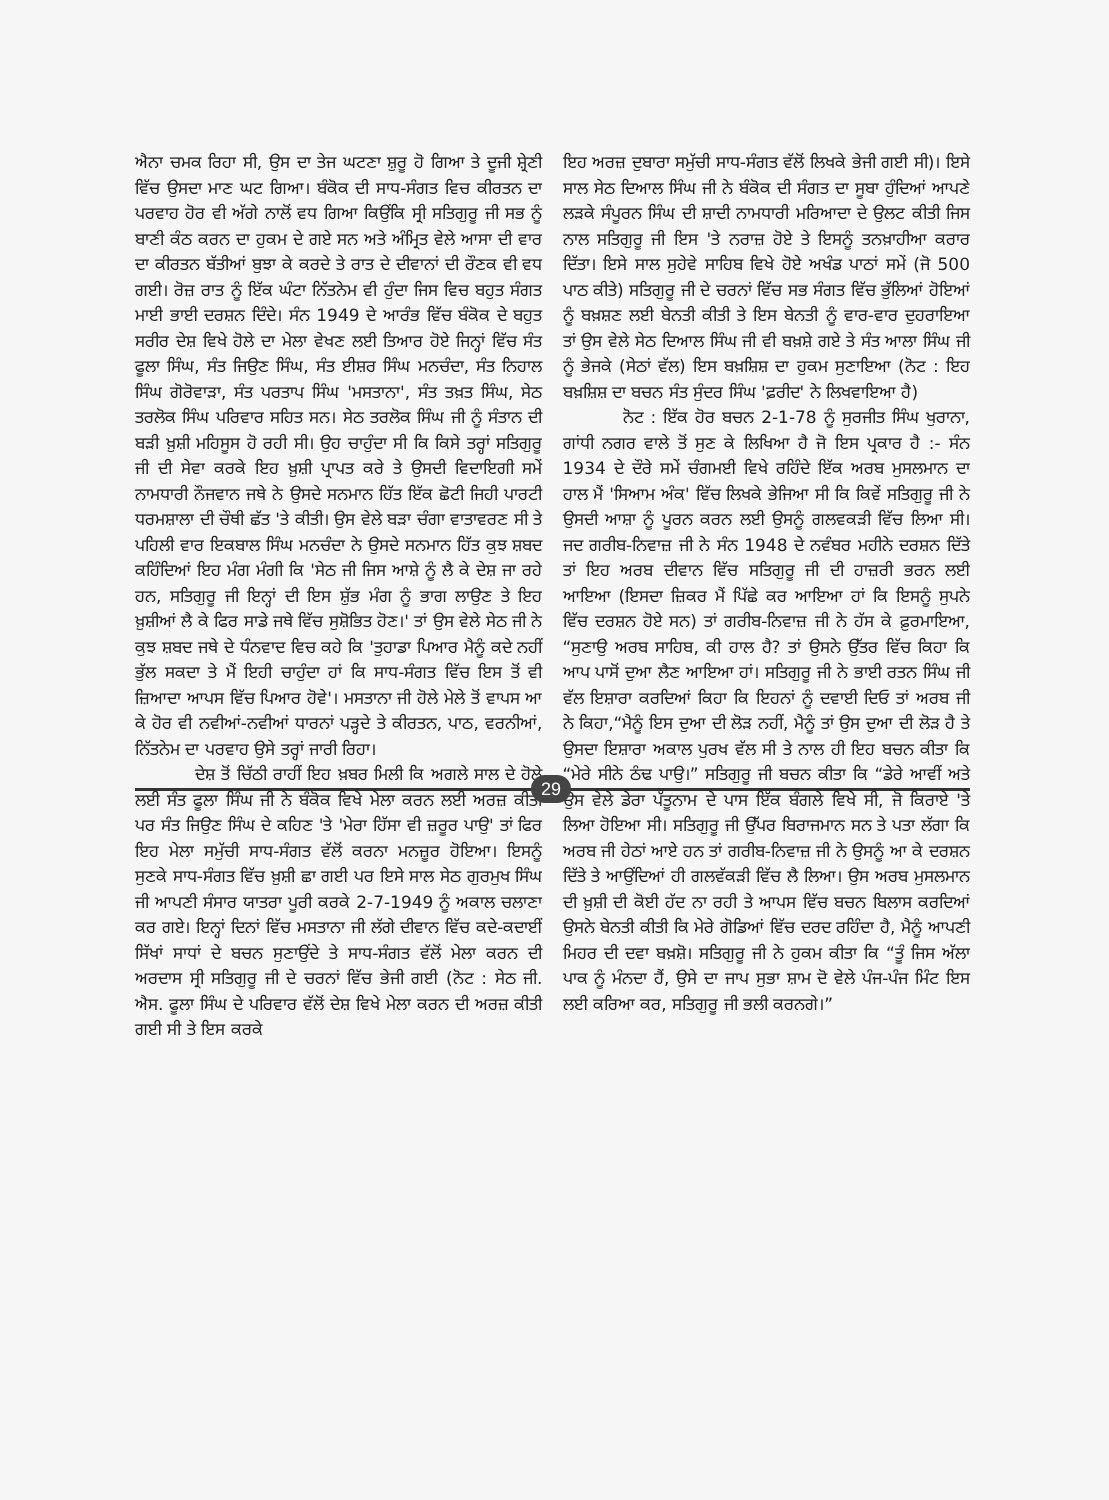ਐਨਾ ਚਮਕ ਰਿਹਾ ਸੀ, ਉਸ ਦਾ ਤੇਜ ਘਟਣਾ ਸ਼ੁਰੂ ਹੋ ਗਿਆ ਤੇ ਦੂਜੀ ਸ਼੍ਰੇਣੀ ਵਿੱਚ ਉਸਦਾ ਮਾਣ ਘਟ ਗਿਆ। ਬੰਕੋਕ ਦੀ ਸਾਧ-ਸੰਗਤ ਵਿਚ ਕੀਰਤਨ ਦਾ ਪਰਵਾਹ ਹੋਰ ਵੀ ਅੱਗੇ ਨਾਲੋਂ ਵਧ ਗਿਆ ਕਿਉਂਕਿ ਸ੍ਰੀ ਸਤਿਗੁਰੂ ਜੀ ਸਭ ਨੂੰ ਬਾਣੀ ਕੰਠ ਕਰਨ ਦਾ ਹੁਕਮ ਦੇ ਗਏ ਸਨ ਅਤੇ ਅੰਮ੍ਰਿਤ ਵੇਲੇ ਆਸਾ ਦੀ ਵਾਰ ਦਾ ਕੀਰਤਨ ਬੱਤੀਆਂ ਬੁਝਾ ਕੇ ਕਰਦੇ ਤੇ ਰਾਤ ਦੇ ਦੀਵਾਨਾਂ ਦੀ ਰੌਣਕ ਵੀ ਵਧ ਗਈ। ਰੋਜ਼ ਰਾਤ ਨੂੰ ਇੱਕ ਘੰਟਾ ਨਿੱਤਨੇਮ ਵੀ ਹੁੰਦਾ ਜਿਸ ਵਿਚ ਬਹੁਤ ਸੰਗਤ ਮਾਈ ਭਾਈ ਦਰਸ਼ਨ ਦਿੰਦੇ। ਸੰਨ 1949 ਦੇ ਆਰੰਭ ਵਿੱਚ ਬੰਕੋਕ ਦੇ ਬਹੁਤ ਸਰੀਰ ਦੇਸ਼ ਵਿਖੇ ਹੋਲੇ ਦਾ ਮੇਲਾ ਵੇਖਣ ਲਈ ਤਿਆਰ ਹੋਏ ਜਿਨ੍ਹਾਂ ਵਿੱਚ ਸੰਤ ਫੂਲਾ ਸਿੰਘ, ਸੰਤ ਜਿਉਣ ਸਿੰਘ, ਸੰਤ ਈਸ਼ਰ ਸਿੰਘ ਮਨਚੰਦਾ, ਸੰਤ ਨਿਹਾਲ ਸਿੰਘ ਗੋਰੋਵਾੜਾ, ਸੰਤ ਪਰਤਾਪ ਸਿੰਘ 'ਮਸਤਾਨਾ', ਸੰਤ ਤਖ਼ਤ ਸਿੰਘ, ਸੇਠ ਤਰਲੋਕ ਸਿੰਘ ਪਰਿਵਾਰ ਸਹਿਤ ਸਨ। ਸੇਠ ਤਰਲੋਕ ਸਿੰਘ ਜੀ ਨੂੰ ਸੰਤਾਨ ਦੀ ਬੜੀ ਖ਼ੁਸ਼ੀ ਮਹਿਸੂਸ ਹੋ ਰਹੀ ਸੀ। ਉਹ ਚਾਹੁੰਦਾ ਸੀ ਕਿ ਕਿਸੇ ਤਰ੍ਹਾਂ ਸਤਿਗੁਰੂ ਜੀ ਦੀ ਸੇਵਾ ਕਰਕੇ ਇਹ ਖ਼ੁਸ਼ੀ ਪ੍ਰਾਪਤ ਕਰੇ ਤੇ ਉਸਦੀ ਵਿਦਾਇਗੀ ਸਮੇਂ ਨਾਮਧਾਰੀ ਨੌਜਵਾਨ ਜਥੇ ਨੇ ਉਸਦੇ ਸਨਮਾਨ ਹਿੱਤ ਇੱਕ ਛੋਟੀ ਜਿਹੀ ਪਾਰਟੀ ਧਰਮਸ਼ਾਲਾ ਦੀ ਚੌਥੀ ਛੱਤ 'ਤੇ ਕੀਤੀ। ਉਸ ਵੇਲੇ ਬੜਾ ਚੰਗਾ ਵਾਤਾਵਰਣ ਸੀ ਤੇ ਪਹਿਲੀ ਵਾਰ ਇਕਬਾਲ ਸਿੰਘ ਮਨਚੰਦਾ ਨੇ ਉਸਦੇ ਸਨਮਾਨ ਹਿੱਤ ਕੁਝ ਸ਼ਬਦ ਕਹਿੰਦਿਆਂ ਇਹ ਮੰਗ ਮੰਗੀ ਕਿ 'ਸੇਠ ਜੀ ਜਿਸ ਆਸ਼ੇ ਨੂੰ ਲੈ ਕੇ ਦੇਸ਼ ਜਾ ਰਹੇ ਹਨ, ਸਤਿਗੁਰੂ ਜੀ ਇਨ੍ਹਾਂ ਦੀ ਇਸ ਸ਼ੁੱਭ ਮੰਗ ਨੂੰ ਭਾਗ ਲਾਉਣ ਤੇ ਇਹ ਖ਼ੁਸ਼ੀਆਂ ਲੈ ਕੇ ਫਿਰ ਸਾਡੇ ਜਥੇ ਵਿੱਚ ਸੁਸ਼ੋਭਿਤ ਹੋਣ।' ਤਾਂ ਉਸ ਵੇਲੇ ਸੇਠ ਜੀ ਨੇ ਕੁਝ ਸ਼ਬਦ ਜਥੇ ਦੇ ਧੰਨਵਾਦ ਵਿਚ ਕਹੇ ਕਿ 'ਤੁਹਾਡਾ ਪਿਆਰ ਮੈਨੂੰ ਕਦੇ ਨਹੀਂ ਭੁੱਲ ਸਕਦਾ ਤੇ ਮੈਂ ਇਹੀ ਚਾਹੁੰਦਾ ਹਾਂ ਕਿ ਸਾਧ-ਸੰਗਤ ਵਿੱਚ ਇਸ ਤੋਂ ਵੀ ਜ਼ਿਆਦਾ ਆਪਸ ਵਿੱਚ ਪਿਆਰ ਹੋਵੇ'। ਮਸਤਾਨਾ ਜੀ ਹੋਲੇ ਮੇਲੇ ਤੋਂ ਵਾਪਸ ਆ ਕੇ ਹੋਰ ਵੀ ਨਵੀਆਂ-ਨਵੀਆਂ ਧਾਰਨਾਂ ਪੜ੍ਹਦੇ ਤੇ ਕੀਰਤਨ, ਪਾਠ, ਵਰਨੀਆਂ, ਨਿੱਤਨੇਮ ਦਾ ਪਰਵਾਹ ਉਸੇ ਤਰ੍ਹਾਂ ਜਾਰੀ ਰਿਹਾ।
ਦੇਸ਼ ਤੋਂ ਚਿੱਠੀ ਰਾਹੀਂ ਇਹ ਖ਼ਬਰ ਮਿਲੀ ਕਿ ਅਗਲੇ ਸਾਲ ਦੇ ਹੋਲੇ ਲਈ ਸੰਤ ਫੂਲਾ ਸਿੰਘ ਜੀ ਨੇ ਬੰਕੋਕ ਵਿਖੇ ਮੇਲਾ ਕਰਨ ਲਈ ਅਰਜ਼ ਕੀਤੀ ਪਰ ਸੰਤ ਜਿਉਣ ਸਿੰਘ ਦੇ ਕਹਿਣ 'ਤੇ 'ਮੇਰਾ ਹਿੱਸਾ ਵੀ ਜ਼ਰੂਰ ਪਾਉ' ਤਾਂ ਫਿਰ ਇਹ ਮੇਲਾ ਸਮੁੱਚੀ ਸਾਧ-ਸੰਗਤ ਵੱਲੋਂ ਕਰਨਾ ਮਨਜ਼ੂਰ ਹੋਇਆ। ਇਸਨੂੰ ਸੁਣਕੇ ਸਾਧ-ਸੰਗਤ ਵਿੱਚ ਖ਼ੁਸ਼ੀ ਛਾ ਗਈ ਪਰ ਇਸੇ ਸਾਲ ਸੇਠ ਗੁਰਮੁਖ ਸਿੰਘ ਜੀ ਆਪਣੀ ਸੰਸਾਰ ਯਾਤਰਾ ਪੂਰੀ ਕਰਕੇ 2-7-1949 ਨੂੰ ਅਕਾਲ ਚਲਾਣਾ ਕਰ ਗਏ। ਇਨ੍ਹਾਂ ਦਿਨਾਂ ਵਿੱਚ ਮਸਤਾਨਾ ਜੀ ਲੱਗੇ ਦੀਵਾਨ ਵਿੱਚ ਕਦੇ-ਕਦਾਈਂ ਸਿੱਖਾਂ ਸਾਧਾਂ ਦੇ ਬਚਨ ਸੁਣਾਉਂਦੇ ਤੇ ਸਾਧ-ਸੰਗਤ ਵੱਲੋਂ ਮੇਲਾ ਕਰਨ ਦੀ ਅਰਦਾਸ ਸ੍ਰੀ ਸਤਿਗੁਰੂ ਜੀ ਦੇ ਚਰਨਾਂ ਵਿੱਚ ਭੇਜੀ ਗਈ (ਨੋਟ : ਸੇਠ ਜੀ. ਐਸ. ਫੂਲਾ ਸਿੰਘ ਦੇ ਪਰਿਵਾਰ ਵੱਲੋਂ ਦੇਸ਼ ਵਿਖੇ ਮੇਲਾ ਕਰਨ ਦੀ ਅਰਜ਼ ਕੀਤੀ ਗਈ ਸੀ ਤੇ ਇਸ ਕਰਕੇ
ਇਹ ਅਰਜ਼ ਦੁਬਾਰਾ ਸਮੁੱਚੀ ਸਾਧ-ਸੰਗਤ ਵੱਲੋਂ ਲਿਖਕੇ ਭੇਜੀ ਗਈ ਸੀ)। ਇਸੇ ਸਾਲ ਸੇਠ ਦਿਆਲ ਸਿੰਘ ਜੀ ਨੇ ਬੰਕੋਕ ਦੀ ਸੰਗਤ ਦਾ ਸੂਬਾ ਹੁੰਦਿਆਂ ਆਪਣੇ ਲੜਕੇ ਸੰਪੂਰਨ ਸਿੰਘ ਦੀ ਸ਼ਾਦੀ ਨਾਮਧਾਰੀ ਮਰਿਆਦਾ ਦੇ ਉਲਟ ਕੀਤੀ ਜਿਸ ਨਾਲ ਸਤਿਗੁਰੂ ਜੀ ਇਸ 'ਤੇ ਨਰਾਜ਼ ਹੋਏ ਤੇ ਇਸਨੂੰ ਤਨਖ਼ਾਹੀਆ ਕਰਾਰ ਦਿੱਤਾ। ਇਸੇ ਸਾਲ ਸੁਹੇਵੇ ਸਾਹਿਬ ਵਿਖੇ ਹੋਏ ਅਖੰਡ ਪਾਠਾਂ ਸਮੇਂ (ਜੋ 500 ਪਾਠ ਕੀਤੇ) ਸਤਿਗੁਰੂ ਜੀ ਦੇ ਚਰਨਾਂ ਵਿੱਚ ਸਭ ਸੰਗਤ ਵਿੱਚ ਭੁੱਲਿਆਂ ਹੋਇਆਂ ਨੂੰ ਬਖ਼ਸ਼ਣ ਲਈ ਬੇਨਤੀ ਕੀਤੀ ਤੇ ਇਸ ਬੇਨਤੀ ਨੂੰ ਵਾਰ-ਵਾਰ ਦੁਹਰਾਇਆ ਤਾਂ ਉਸ ਵੇਲੇ ਸੇਠ ਦਿਆਲ ਸਿੰਘ ਜੀ ਵੀ ਬਖ਼ਸ਼ੇ ਗਏ ਤੇ ਸੰਤ ਆਲਾ ਸਿੰਘ ਜੀ ਨੂੰ ਭੇਜਕੇ (ਸੇਠਾਂ ਵੱਲ) ਇਸ ਬਖ਼ਸ਼ਿਸ਼ ਦਾ ਹੁਕਮ ਸੁਣਾਇਆ (ਨੋਟ : ਇਹ ਬਖ਼ਸ਼ਿਸ਼ ਦਾ ਬਚਨ ਸੰਤ ਸੁੰਦਰ ਸਿੰਘ 'ਫ਼ਰੀਦ' ਨੇ ਲਿਖਵਾਇਆ ਹੈ)
ਨੋਟ : ਇੱਕ ਹੋਰ ਬਚਨ 2-1-78 ਨੂੰ ਸੁਰਜੀਤ ਸਿੰਘ ਖੁਰਾਨਾ, ਗਾਂਧੀ ਨਗਰ ਵਾਲੇ ਤੋਂ ਸੁਣ ਕੇ ਲਿਖਿਆ ਹੈ ਜੋ ਇਸ ਪ੍ਰਕਾਰ ਹੈ :- ਸੰਨ 1934 ਦੇ ਦੌਰੇ ਸਮੇਂ ਚੰਗਮਈ ਵਿਖੇ ਰਹਿੰਦੇ ਇੱਕ ਅਰਬ ਮੁਸਲਮਾਨ ਦਾ ਹਾਲ ਮੈਂ 'ਸਿਆਮ ਅੰਕ' ਵਿੱਚ ਲਿਖਕੇ ਭੇਜਿਆ ਸੀ ਕਿ ਕਿਵੇਂ ਸਤਿਗੁਰੂ ਜੀ ਨੇ ਉਸਦੀ ਆਸ਼ਾ ਨੂੰ ਪੂਰਨ ਕਰਨ ਲਈ ਉਸਨੂੰ ਗਲਵਕੜੀ ਵਿੱਚ ਲਿਆ ਸੀ। ਜਦ ਗਰੀਬ-ਨਿਵਾਜ਼ ਜੀ ਨੇ ਸੰਨ 1948 ਦੇ ਨਵੰਬਰ ਮਹੀਨੇ ਦਰਸ਼ਨ ਦਿੱਤੇ ਤਾਂ ਇਹ ਅਰਬ ਦੀਵਾਨ ਵਿੱਚ ਸਤਿਗੁਰੂ ਜੀ ਦੀ ਹਾਜ਼ਰੀ ਭਰਨ ਲਈ ਆਇਆ (ਇਸਦਾ ਜ਼ਿਕਰ ਮੈਂ ਪਿੱਛੇ ਕਰ ਆਇਆ ਹਾਂ ਕਿ ਇਸਨੂੰ ਸੁਪਨੇ ਵਿੱਚ ਦਰਸ਼ਨ ਹੋਏ ਸਨ) ਤਾਂ ਗਰੀਬ-ਨਿਵਾਜ਼ ਜੀ ਨੇ ਹੱਸ ਕੇ ਫ਼ੁਰਮਾਇਆ, “ਸੁਣਾਉ ਅਰਬ ਸਾਹਿਬ, ਕੀ ਹਾਲ ਹੈ? ਤਾਂ ਉਸਨੇ ਉੱਤਰ ਵਿੱਚ ਕਿਹਾ ਕਿ ਆਪ ਪਾਸੋਂ ਦੁਆ ਲੈਣ ਆਇਆ ਹਾਂ। ਸਤਿਗੁਰੂ ਜੀ ਨੇ ਭਾਈ ਰਤਨ ਸਿੰਘ ਜੀ ਵੱਲ ਇਸ਼ਾਰਾ ਕਰਦਿਆਂ ਕਿਹਾ ਕਿ ਇਹਨਾਂ ਨੂੰ ਦਵਾਈ ਦਿਓ ਤਾਂ ਅਰਬ ਜੀ ਨੇ ਕਿਹਾ,“ਮੈਨੂੰ ਇਸ ਦੁਆ ਦੀ ਲੋੜ ਨਹੀਂ, ਮੈਨੂੰ ਤਾਂ ਉਸ ਦੁਆ ਦੀ ਲੋੜ ਹੈ ਤੇ ਉਸਦਾ ਇਸ਼ਾਰਾ ਅਕਾਲ ਪੁਰਖ ਵੱਲ ਸੀ ਤੇ ਨਾਲ ਹੀ ਇਹ ਬਚਨ ਕੀਤਾ ਕਿ “ਮੇਰੇ ਸੀਨੇ ਠੰਢ ਪਾਉ।” ਸਤਿਗੁਰੂ ਜੀ ਬਚਨ ਕੀਤਾ ਕਿ “ਡੇਰੇ ਆਵੀਂ ਅਤੇ ਉਸ ਵੇਲੇ ਡੇਰਾ ਪੱਤੂਨਾਮ ਦੇ ਪਾਸ ਇੱਕ ਬੰਗਲੇ ਵਿਖੇ ਸੀ, ਜੋ ਕਿਰਾਏ 'ਤੇ ਲਿਆ ਹੋਇਆ ਸੀ। ਸਤਿਗੁਰੂ ਜੀ ਉੱਪਰ ਬਿਰਾਜਮਾਨ ਸਨ ਤੇ ਪਤਾ ਲੱਗਾ ਕਿ ਅਰਬ ਜੀ ਹੇਠਾਂ ਆਏ ਹਨ ਤਾਂ ਗਰੀਬ-ਨਿਵਾਜ਼ ਜੀ ਨੇ ਉਸਨੂੰ ਆ ਕੇ ਦਰਸ਼ਨ ਦਿੱਤੇ ਤੇ ਆਉਂਦਿਆਂ ਹੀ ਗਲਵੱਕੜੀ ਵਿੱਚ ਲੈ ਲਿਆ। ਉਸ ਅਰਬ ਮੁਸਲਮਾਨ ਦੀ ਖ਼ੁਸ਼ੀ ਦੀ ਕੋਈ ਹੱਦ ਨਾ ਰਹੀ ਤੇ ਆਪਸ ਵਿੱਚ ਬਚਨ ਬਿਲਾਸ ਕਰਦਿਆਂ ਉਸਨੇ ਬੇਨਤੀ ਕੀਤੀ ਕਿ ਮੇਰੇ ਗੋਡਿਆਂ ਵਿੱਚ ਦਰਦ ਰਹਿੰਦਾ ਹੈ, ਮੈਨੂੰ ਆਪਣੀ ਮਿਹਰ ਦੀ ਦਵਾ ਬਖ਼ਸ਼ੋ। ਸਤਿਗੁਰੂ ਜੀ ਨੇ ਹੁਕਮ ਕੀਤਾ ਕਿ “ਤੂੰ ਜਿਸ ਅੱਲਾ ਪਾਕ ਨੂੰ ਮੰਨਦਾ ਹੈਂ, ਉਸੇ ਦਾ ਜਾਪ ਸੁਭਾ ਸ਼ਾਮ ਦੋ ਵੇਲੇ ਪੰਜ-ਪੰਜ ਮਿੰਟ ਇਸ ਲਈ ਕਰਿਆ ਕਰ, ਸਤਿਗੁਰੂ ਜੀ ਭਲੀ ਕਰਨਗੇ।”
29